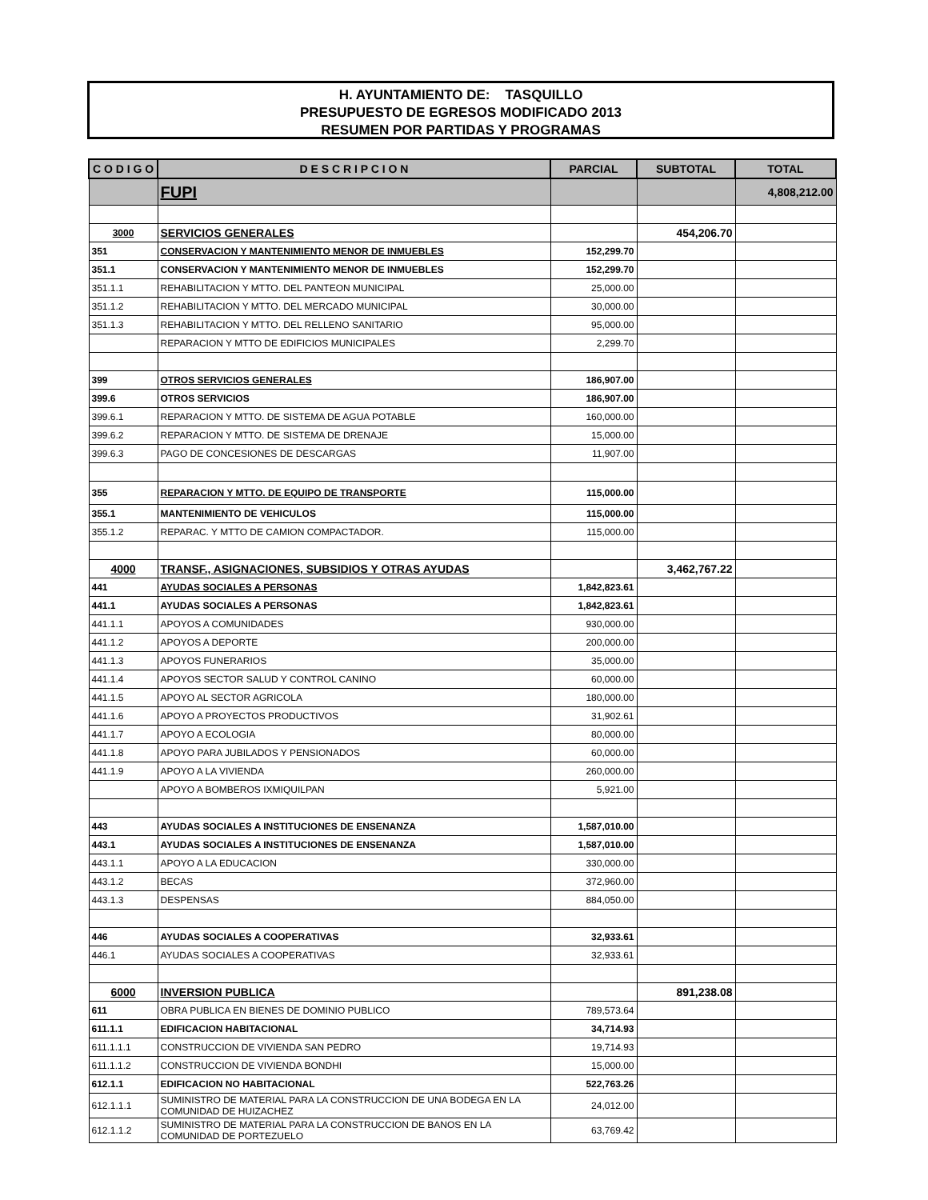H. AYUNTAMIENTO DE: TASQUILLO
PRESUPUESTO DE EGRESOS MODIFICADO 2013
RESUMEN POR PARTIDAS Y PROGRAMAS
| C O D I G O | D E S C R I P C I O N | PARCIAL | SUBTOTAL | TOTAL |
| --- | --- | --- | --- | --- |
| | FUPI | | | 4,808,212.00 |
| 3000 | SERVICIOS GENERALES | | 454,206.70 | |
| 351 | CONSERVACION Y MANTENIMIENTO MENOR DE INMUEBLES | 152,299.70 | | |
| 351.1 | CONSERVACION Y MANTENIMIENTO MENOR DE INMUEBLES | 152,299.70 | | |
| 351.1.1 | REHABILITACION Y MTTO. DEL PANTEON MUNICIPAL | 25,000.00 | | |
| 351.1.2 | REHABILITACION Y MTTO. DEL MERCADO MUNICIPAL | 30,000.00 | | |
| 351.1.3 | REHABILITACION Y MTTO. DEL RELLENO SANITARIO | 95,000.00 | | |
| | REPARACION Y MTTO DE EDIFICIOS MUNICIPALES | 2,299.70 | | |
| 399 | OTROS SERVICIOS GENERALES | 186,907.00 | | |
| 399.6 | OTROS SERVICIOS | 186,907.00 | | |
| 399.6.1 | REPARACION Y MTTO. DE SISTEMA DE AGUA POTABLE | 160,000.00 | | |
| 399.6.2 | REPARACION Y MTTO. DE SISTEMA DE DRENAJE | 15,000.00 | | |
| 399.6.3 | PAGO DE CONCESIONES DE DESCARGAS | 11,907.00 | | |
| 355 | REPARACION Y MTTO. DE EQUIPO DE TRANSPORTE | 115,000.00 | | |
| 355.1 | MANTENIMIENTO DE VEHICULOS | 115,000.00 | | |
| 355.1.2 | REPARAC. Y MTTO DE CAMION COMPACTADOR. | 115,000.00 | | |
| 4000 | TRANSF., ASIGNACIONES, SUBSIDIOS Y OTRAS AYUDAS | | 3,462,767.22 | |
| 441 | AYUDAS SOCIALES A PERSONAS | 1,842,823.61 | | |
| 441.1 | AYUDAS SOCIALES A PERSONAS | 1,842,823.61 | | |
| 441.1.1 | APOYOS A COMUNIDADES | 930,000.00 | | |
| 441.1.2 | APOYOS A DEPORTE | 200,000.00 | | |
| 441.1.3 | APOYOS FUNERARIOS | 35,000.00 | | |
| 441.1.4 | APOYOS SECTOR SALUD Y CONTROL CANINO | 60,000.00 | | |
| 441.1.5 | APOYO AL SECTOR AGRICOLA | 180,000.00 | | |
| 441.1.6 | APOYO A PROYECTOS PRODUCTIVOS | 31,902.61 | | |
| 441.1.7 | APOYO A ECOLOGIA | 80,000.00 | | |
| 441.1.8 | APOYO PARA JUBILADOS Y PENSIONADOS | 60,000.00 | | |
| 441.1.9 | APOYO A LA VIVIENDA | 260,000.00 | | |
| | APOYO A BOMBEROS IXMIQUILPAN | 5,921.00 | | |
| 443 | AYUDAS SOCIALES A INSTITUCIONES DE ENSENANZA | 1,587,010.00 | | |
| 443.1 | AYUDAS SOCIALES A INSTITUCIONES DE ENSENANZA | 1,587,010.00 | | |
| 443.1.1 | APOYO A LA EDUCACION | 330,000.00 | | |
| 443.1.2 | BECAS | 372,960.00 | | |
| 443.1.3 | DESPENSAS | 884,050.00 | | |
| 446 | AYUDAS SOCIALES A COOPERATIVAS | 32,933.61 | | |
| 446.1 | AYUDAS SOCIALES A COOPERATIVAS | 32,933.61 | | |
| 6000 | INVERSION PUBLICA | | 891,238.08 | |
| 611 | OBRA PUBLICA EN BIENES DE DOMINIO PUBLICO | 789,573.64 | | |
| 611.1.1 | EDIFICACION HABITACIONAL | 34,714.93 | | |
| 611.1.1.1 | CONSTRUCCION DE VIVIENDA SAN PEDRO | 19,714.93 | | |
| 611.1.1.2 | CONSTRUCCION DE VIVIENDA BONDHI | 15,000.00 | | |
| 612.1.1 | EDIFICACION NO HABITACIONAL | 522,763.26 | | |
| 612.1.1.1 | SUMINISTRO DE MATERIAL PARA LA CONSTRUCCION DE UNA BODEGA EN LA COMUNIDAD DE HUIZACHEZ | 24,012.00 | | |
| 612.1.1.2 | SUMINISTRO DE MATERIAL PARA LA CONSTRUCCION DE BANOS EN LA COMUNIDAD DE PORTEZUELO | 63,769.42 | | |